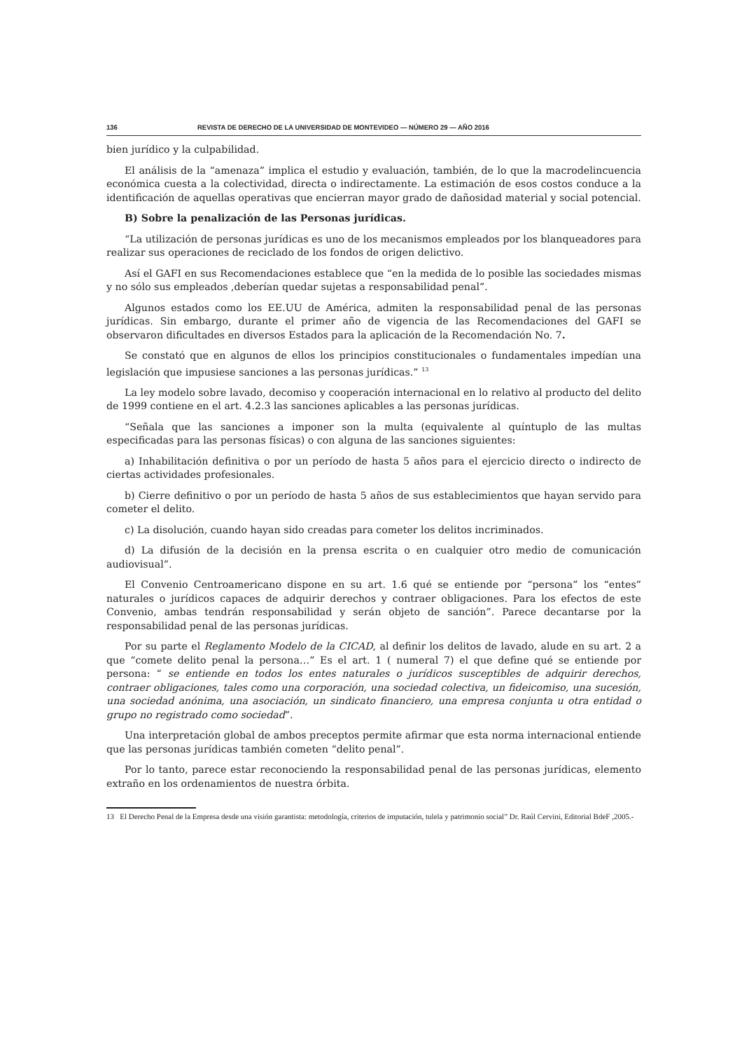136 REVISTA DE DERECHO DE LA UNIVERSIDAD DE MONTEVIDEO — NÚMERO 29 — AÑO 2016
bien jurídico y la culpabilidad.
El análisis de la “amenaza” implica el estudio y evaluación, también, de lo que la macrodelincuencia económica cuesta a la colectividad, directa o indirectamente. La estimación de esos costos conduce a la identificación de aquellas operativas que encierran mayor grado de dañosidad material y social potencial.
B) Sobre la penalización de las Personas jurídicas.
“La utilización de personas jurídicas es uno de los mecanismos empleados por los blanqueadores para realizar sus operaciones de reciclado de los fondos de origen delictivo.
Así el GAFI en sus Recomendaciones establece que “en la medida de lo posible las sociedades mismas y no sólo sus empleados ,deberían quedar sujetas a responsabilidad penal”.
Algunos estados como los EE.UU de América, admiten la responsabilidad penal de las personas jurídicas. Sin embargo, durante el primer año de vigencia de las Recomendaciones del GAFI se observaron dificultades en diversos Estados para la aplicación de la Recomendación No. 7.
Se constató que en algunos de ellos los principios constitucionales o fundamentales impedían una legislación que impusiese sanciones a las personas jurídicas.” <sup>13</sup>
La ley modelo sobre lavado, decomiso y cooperación internacional en lo relativo al producto del delito de 1999 contiene en el art. 4.2.3 las sanciones aplicables a las personas jurídicas.
“Señala que las sanciones a imponer son la multa (equivalente al quíntuplo de las multas especificadas para las personas físicas) o con alguna de las sanciones siguientes:
a) Inhabilitación definitiva o por un período de hasta 5 años para el ejercicio directo o indirecto de ciertas actividades profesionales.
b) Cierre definitivo o por un período de hasta 5 años de sus establecimientos que hayan servido para cometer el delito.
c) La disolución, cuando hayan sido creadas para cometer los delitos incriminados.
d) La difusión de la decisión en la prensa escrita o en cualquier otro medio de comunicación audiovisual”.
El Convenio Centroamericano dispone en su art. 1.6 qué se entiende por “persona” los “entes” naturales o jurídicos capaces de adquirir derechos y contraer obligaciones. Para los efectos de este Convenio, ambas tendrán responsabilidad y serán objeto de sanción”. Parece decantarse por la responsabilidad penal de las personas jurídicas.
Por su parte el Reglamento Modelo de la CICAD, al definir los delitos de lavado, alude en su art. 2 a que “comete delito penal la persona…” Es el art. 1 ( numeral 7) el que define qué se entiende por persona: “ se entiende en todos los entes naturales o jurídicos susceptibles de adquirir derechos, contraer obligaciones, tales como una corporación, una sociedad colectiva, un fideicomiso, una sucesión, una sociedad anónima, una asociación, un sindicato financiero, una empresa conjunta u otra entidad o grupo no registrado como sociedad”.
Una interpretación global de ambos preceptos permite afirmar que esta norma internacional entiende que las personas jurídicas también cometen “delito penal”.
Por lo tanto, parece estar reconociendo la responsabilidad penal de las personas jurídicas, elemento extraño en los ordenamientos de nuestra órbita.
13 El Derecho Penal de la Empresa desde una visión garantista: metodología, criterios de imputación, tulela y patrimonio social” Dr. Raúl Cervini, Editorial BdeF ,2005.-